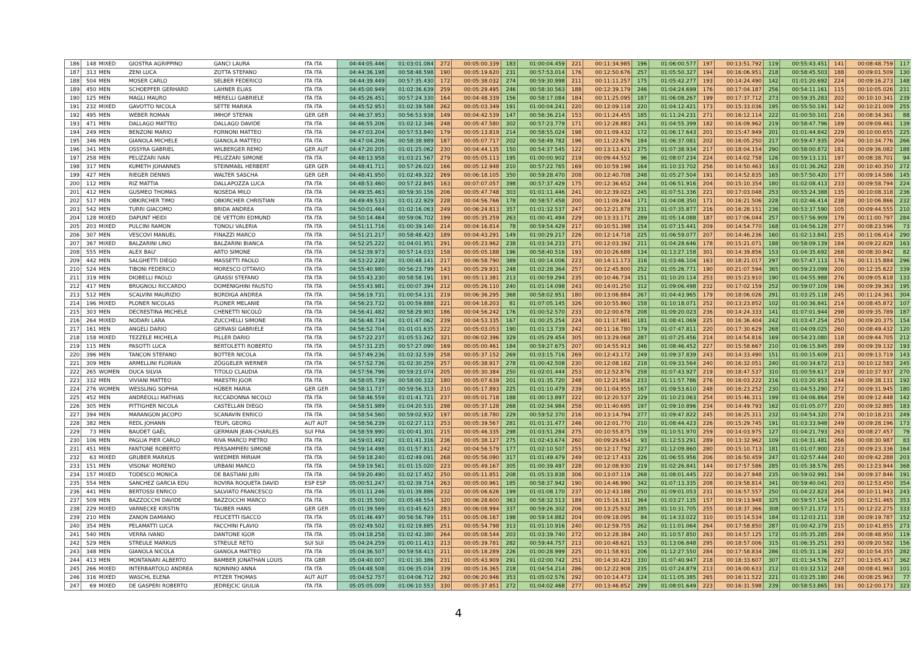| 186 | 148 | MIXED | GIOSTRA AGRIPPINO | GANCI LAURA | ITA ITA | 04:44:05.446 | 01:03:01.084 | 272 | 00:05:00.339 | 183 | 01:00:04.459 | 221 | 00:11:34.985 | 196 | 01:06:00.577 | 197 | 00:13:51.792 | 119 | 00:55:43.451 | 141 | 00:08:48.759 | 117 |
| 187 | 313 | MEN | ZENI LUCA | ZOTTA STEFANO | ITA ITA | 04:44:36.198 | 00:58:48.598 | 190 | 00:05:19.620 | 231 | 00:57:53.014 | 176 | 00:12:50.676 | 257 | 01:05:50.327 | 194 | 00:16:06.951 | 218 | 00:58:45.503 | 188 | 00:09:01.509 | 130 |
| 188 | 504 | MEN | MOSER CARLO | SELBER FEDERICO | ITA ITA | 04:44:39.449 | 00:57:35.430 | 172 | 00:05:38.032 | 274 | 00:59:30.998 | 211 | 00:11:11.257 | 175 | 01:05:42.277 | 193 | 00:14:24.490 | 142 | 01:01:20.692 | 224 | 00:09:16.273 | 148 |
| 189 | 450 | MEN | SCHOEPFER GERHARD | LAHNER ELIAS | ITA ITA | 04:45:00.949 | 01:02:36.639 | 259 | 00:05:29.495 | 246 | 00:58:30.563 | 188 | 00:12:39.179 | 246 | 01:04:24.699 | 176 | 00:17:04.187 | 256 | 00:54:11.161 | 115 | 00:10:05.026 | 231 |
| 190 | 125 | MEN | MAGLI MAURO | MERELLI GABRIELE | ITA ITA | 04:45:26.451 | 00:57:24.330 | 164 | 00:04:48.339 | 156 | 00:58:17.084 | 184 | 00:11:25.095 | 187 | 01:06:08.267 | 199 | 00:17:37.712 | 273 | 00:59:35.283 | 202 | 00:10:10.341 | 239 |
| 191 | 232 | MIXED | GAVOTTO NICOLA | SETTE MARIKA | ITA ITA | 04:45:52.953 | 01:02:39.588 | 262 | 00:05:03.349 | 191 | 01:00:04.241 | 220 | 00:12:09.118 | 220 | 01:04:12.421 | 173 | 00:15:33.036 | 195 | 00:55:50.191 | 142 | 00:10:21.009 | 255 |
| 192 | 495 | MEN | WEBER ROMAN | IMHOF STEFAN | GER GER | 04:46:37.953 | 00:56:53.938 | 149 | 00:04:42.539 | 147 | 00:56:36.214 | 153 | 00:11:24.455 | 185 | 01:11:24.231 | 271 | 00:16:12.114 | 222 | 01:00:50.101 | 216 | 00:08:34.361 | 88 |
| 193 | 471 | MEN | DALLAGO MATTEO | DALLAGO DAVIDE | ITA ITA | 04:46:55.206 | 01:02:12.346 | 248 | 00:05:47.580 | 302 | 00:57:23.779 | 171 | 00:12:28.883 | 241 | 01:04:55.399 | 182 | 00:16:09.962 | 219 | 00:58:47.796 | 189 | 00:09:09.461 | 139 |
| 194 | 249 | MEN | BENZONI MARIO | FORNONI MATTEO | ITA ITA | 04:47:03.204 | 00:57:53.840 | 179 | 00:05:13.819 | 214 | 00:58:55.024 | 198 | 00:11:09.432 | 172 | 01:06:17.643 | 201 | 00:15:47.949 | 201 | 01:01:44.842 | 229 | 00:10:00.655 | 225 |
| 195 | 346 | MEN | GIANOLA MICHELE | GIANOLA MATTEO | ITA ITA | 04:47:04.206 | 00:58:38.989 | 187 | 00:05:07.717 | 202 | 00:58:49.782 | 196 | 00:11:22.676 | 184 | 01:06:37.081 | 202 | 00:16:05.250 | 217 | 00:59:47.935 | 204 | 00:10:34.776 | 266 |
| 196 | 341 | MEN | OSSYRA GABRIEL | WILBERGER REMO | GER AUT | 04:47:20.205 | 01:01:25.062 | 230 | 00:04:44.135 | 150 | 00:54:37.545 | 122 | 00:13:13.421 | 275 | 01:07:38.934 | 217 | 00:18:04.154 | 290 | 00:58:00.872 | 181 | 00:09:36.082 | 188 |
| 197 | 258 | MEN | PELIZZARI IVAN | PELIZZARI SIMONE | ITA ITA | 04:48:13.958 | 01:03:21.567 | 279 | 00:05:05.113 | 195 | 01:00:00.902 | 219 | 00:09:44.552 | 96 | 01:08:07.234 | 224 | 00:14:02.758 | 126 | 00:59:13.131 | 197 | 00:08:38.701 | 94 |
| 198 | 317 | MEN | KUMETH JOHANNES | STEINMAßL HERBERT | GER GER | 04:48:41.711 | 00:57:26.023 | 166 | 00:05:12.948 | 210 | 00:57:22.765 | 169 | 00:10:59.198 | 164 | 01:10:33.702 | 256 | 00:14:50.463 | 163 | 01:01:36.262 | 228 | 00:10:40.350 | 272 |
| 199 | 427 | MEN | RIEGER DENNIS | WALTER SASCHA | GER GER | 04:48:41.950 | 01:02:49.322 | 269 | 00:06:18.105 | 350 | 00:59:28.470 | 208 | 00:12:40.708 | 248 | 01:05:27.504 | 191 | 00:14:52.835 | 165 | 00:57:50.420 | 177 | 00:09:14.586 | 145 |
| 200 | 112 | MEN | RIZ MATTIA | DALLAPOZZA LUCA | ITA ITA | 04:48:53.460 | 00:57:22.845 | 163 | 00:07:07.057 | 398 | 00:57:37.429 | 175 | 00:12:36.652 | 244 | 01:06:51.916 | 204 | 00:15:10.354 | 180 | 01:02:08.413 | 233 | 00:09:58.794 | 224 |
| 201 | 412 | MEN | GUSMEO THOMAS | NOSEDA MILO | ITA ITA | 04:49:35.463 | 00:59:30.156 | 206 | 00:05:47.748 | 303 | 01:01:11.446 | 241 | 00:12:39.023 | 245 | 01:07:51.336 | 221 | 00:17:03.048 | 253 | 00:55:24.388 | 135 | 00:10:08.318 | 236 |
| 202 | 517 | MEN | OBKIRCHER TIMO | OBKIRCHER CHRISTIAN | ITA ITA | 04:49:49.533 | 01:01:22.929 | 228 | 00:04:56.766 | 178 | 00:58:57.458 | 200 | 00:11:09.244 | 171 | 01:04:08.350 | 171 | 00:16:21.506 | 228 | 01:02:46.414 | 238 | 00:10:06.866 | 232 |
| 203 | 542 | MEN | TURRI GIACOMO | BRIDA ANDREA | ITA ITA | 04:50:01.464 | 01:02:16.063 | 249 | 00:06:24.813 | 357 | 01:01:32.537 | 247 | 00:12:21.878 | 231 | 01:07:35.877 | 216 | 00:16:28.151 | 236 | 00:53:37.590 | 105 | 00:09:44.555 | 210 |
| 204 | 128 | MIXED | DAPUNT HEIDI | DE VETTORI EDMUND | ITA ITA | 04:50:14.464 | 00:59:06.702 | 199 | 00:05:35.259 | 263 | 01:00:41.494 | 229 | 00:13:33.171 | 289 | 01:05:14.088 | 187 | 00:17:06.044 | 257 | 00:57:56.909 | 179 | 00:11:00.797 | 284 |
| 205 | 203 | MIXED | PULCINI RAMON | TONOLI VALERIA | ITA ITA | 04:51:11.716 | 01:00:39.140 | 214 | 00:04:16.814 | 78 | 00:59:54.429 | 217 | 00:10:51.398 | 154 | 01:07:15.441 | 209 | 00:14:54.770 | 168 | 01:04:56.128 | 277 | 00:08:23.596 | 73 |
| 206 | 307 | MEN | VESCOVI MANUEL | FINAZZI MARCO | ITA ITA | 04:51:21.217 | 00:58:48.423 | 189 | 00:04:43.291 | 149 | 01:00:29.217 | 226 | 00:12:14.718 | 225 | 01:06:59.077 | 207 | 00:14:46.236 | 160 | 01:02:13.841 | 235 | 00:11:06.414 | 290 |
| 207 | 367 | MIXED | BALZARINI LINO | BALZARINI BIANCA | ITA ITA | 04:52:25.222 | 01:04:01.951 | 291 | 00:05:23.962 | 238 | 01:03:34.233 | 271 | 00:12:03.392 | 211 | 01:04:28.646 | 178 | 00:15:21.071 | 188 | 00:58:09.139 | 184 | 00:09:22.828 | 163 |
| 208 | 555 | MEN | ALEX BAU' | ARTO SIMONE | ITA ITA | 04:52:39.973 | 00:57:14.033 | 158 | 00:05:05.188 | 196 | 00:58:40.516 | 193 | 00:10:26.688 | 134 | 01:13:27.158 | 301 | 00:14:39.856 | 153 | 01:04:35.692 | 268 | 00:08:30.842 | 82 |
| 209 | 442 | MEN | SALGHETTI DIEGO | MASSETTI PAOLO | ITA ITA | 04:53:22.228 | 01:00:48.141 | 217 | 00:06:58.790 | 389 | 01:00:14.006 | 223 | 00:14:11.173 | 316 | 01:03:46.104 | 163 | 00:18:21.017 | 297 | 00:57:47.113 | 176 | 00:11:15.884 | 296 |
| 210 | 524 | MEN | TIBONI FEDERICO | MORESCO OTTAVIO | ITA ITA | 04:55:40.980 | 00:56:23.799 | 143 | 00:05:29.931 | 248 | 01:02:28.364 | 257 | 00:12:45.800 | 252 | 01:05:26.771 | 190 | 00:21:07.594 | 365 | 00:59:23.099 | 200 | 00:12:35.622 | 339 |
| 211 | 319 | MEN | DIOBELLI PAOLO | GRASSI STEFANO | ITA ITA | 04:55:43.230 | 00:58:58.191 | 191 | 00:05:13.381 | 213 | 01:00:59.294 | 235 | 00:10:46.734 | 151 | 01:10:20.114 | 253 | 00:15:23.910 | 190 | 01:04:55.988 | 276 | 00:09:05.618 | 133 |
| 212 | 417 | MEN | BRUGNOLI RICCARDO | DOMENIGHINI FAUSTO | ITA ITA | 04:55:43.981 | 01:00:07.394 | 212 | 00:05:26.110 | 240 | 01:01:14.098 | 243 | 00:14:01.250 | 312 | 01:09:06.498 | 232 | 00:17:02.159 | 252 | 00:59:07.109 | 196 | 00:09:39.363 | 195 |
| 213 | 512 | MEN | SCALVINI MAURIZIO | BORDIGA ANDREA | ITA ITA | 04:56:19.731 | 01:00:54.131 | 219 | 00:06:36.295 | 368 | 00:58:02.951 | 180 | 00:13:06.884 | 267 | 01:04:43.965 | 179 | 00:18:06.026 | 291 | 01:03:25.118 | 245 | 00:11:24.361 | 304 |
| 214 | 196 | MIXED | PLONER NICOLAS | PLONER MELANIE | ITA ITA | 04:56:23.732 | 01:00:59.888 | 221 | 00:04:18.203 | 81 | 01:07:05.145 | 326 | 00:10:55.860 | 158 | 01:10:18.071 | 252 | 00:13:23.852 | 102 | 01:00:36.841 | 214 | 00:08:45.872 | 107 |
| 215 | 303 | MEN | DECRESTINA MICHELE | CHENETTI NICOLÒ | ITA ITA | 04:56:41.482 | 00:58:29.903 | 186 | 00:04:56.242 | 176 | 01:00:52.570 | 233 | 00:12:00.678 | 208 | 01:09:20.023 | 236 | 00:14:24.333 | 141 | 01:07:01.944 | 298 | 00:09:35.789 | 187 |
| 216 | 264 | MIXED | NODARI LARA | ZUCCHELLI SIMONE | ITA ITA | 04:56:48.734 | 01:01:47.062 | 239 | 00:04:53.335 | 167 | 01:00:25.254 | 224 | 00:11:17.981 | 181 | 01:08:41.069 | 225 | 00:16:36.404 | 242 | 01:03:47.254 | 250 | 00:09:20.375 | 154 |
| 217 | 161 | MEN | ANGELI DARIO | GERVASI GABRIELE | ITA ITA | 04:56:52.704 | 01:01:01.635 | 222 | 00:05:03.053 | 190 | 01:01:13.739 | 242 | 00:11:16.780 | 179 | 01:07:47.811 | 220 | 00:17:30.629 | 268 | 01:04:09.025 | 260 | 00:08:49.432 | 120 |
| 218 | 158 | MIXED | TEZZELE MICHELA | PILLER DARIO | ITA ITA | 04:57:22.237 | 01:05:53.262 | 321 | 00:06:02.396 | 329 | 01:05:29.454 | 305 | 00:13:29.068 | 287 | 01:07:25.456 | 214 | 00:14:54.816 | 169 | 00:54:23.080 | 118 | 00:09:44.705 | 212 |
| 219 | 115 | MEN | PASOTTI LUCA | BERTOLETTI ROBERTO | ITA ITA | 04:57:31.235 | 00:57:27.090 | 169 | 00:05:00.461 | 184 | 00:59:27.675 | 207 | 00:14:55.913 | 346 | 01:08:46.452 | 227 | 00:15:58.667 | 210 | 01:06:15.845 | 289 | 00:09:39.132 | 193 |
| 220 | 396 | MEN | TANCON STEFANO | BOTTER NICOLA | ITA ITA | 04:57:49.236 | 01:02:32.539 | 258 | 00:05:37.152 | 269 | 01:03:15.716 | 269 | 00:12:43.172 | 249 | 01:09:37.839 | 243 | 00:14:33.490 | 151 | 01:00:15.609 | 211 | 00:09:13.719 | 143 |
| 221 | 309 | MEN | ARMELLINI FLORIAN | ZÖGGELER WERNER | ITA ITA | 04:57:52.736 | 01:02:30.259 | 257 | 00:05:38.917 | 278 | 01:00:42.508 | 230 | 00:12:08.182 | 218 | 01:09:33.564 | 240 | 00:16:32.051 | 240 | 01:00:34.672 | 213 | 00:10:12.583 | 245 |
| 222 | 265 | WOMEN | DUCA SILVIA | TITOLO CLAUDIA | ITA ITA | 04:57:56.796 | 00:59:23.074 | 205 | 00:05:30.384 | 250 | 01:02:01.444 | 253 | 00:12:52.876 | 258 | 01:07:43.927 | 219 | 00:18:47.537 | 310 | 01:00:59.617 | 219 | 00:10:37.937 | 270 |
| 223 | 332 | MEN | VIVIANI MATTEO | MAESTRI JGOR | ITA ITA | 04:58:05.739 | 00:58:00.332 | 180 | 00:05:07.639 | 201 | 01:01:35.720 | 248 | 00:12:21.956 | 233 | 01:11:57.786 | 276 | 00:16:03.222 | 216 | 01:03:20.953 | 244 | 00:09:38.131 | 192 |
| 224 | 276 | WOMEN | WESSLING SOPHIA | HÜBER MARIA | GER GER | 04:58:11.737 | 00:59:56.313 | 210 | 00:05:17.893 | 225 | 01:01:10.479 | 239 | 00:11:04.955 | 167 | 01:09:53.610 | 248 | 00:16:23.252 | 230 | 01:04:53.290 | 272 | 00:09:31.945 | 180 |
| 225 | 452 | MEN | ANDREOLLI MATHIAS | RICCADONNA NICOLO | ITA ITA | 04:58:46.559 | 01:01:41.721 | 237 | 00:05:01.718 | 188 | 01:00:13.897 | 222 | 00:12:20.537 | 229 | 01:10:23.063 | 254 | 00:15:46.311 | 199 | 01:04:06.864 | 259 | 00:09:12.448 | 142 |
| 226 | 305 | MEN | PITTIGHER NICOLA | CASTELLAN DIEGO | ITA ITA | 04:58:51.989 | 01:04:20.531 | 298 | 00:05:37.128 | 268 | 01:02:34.984 | 258 | 00:11:40.695 | 197 | 01:09:10.896 | 234 | 00:14:49.793 | 162 | 01:01:05.077 | 220 | 00:09:32.885 | 183 |
| 227 | 394 | MEN | MARANGON JACOPO | SCANAVIN ENRICO | ITA ITA | 04:58:54.560 | 00:59:02.932 | 197 | 00:05:18.780 | 229 | 00:59:52.370 | 216 | 00:13:14.794 | 277 | 01:09:47.822 | 245 | 00:16:25.311 | 232 | 01:04:54.320 | 274 | 00:10:18.231 | 249 |
| 228 | 382 | MEN | REDL JOHANN | TEUFL GEORG | AUT AUT | 04:58:56.239 | 01:02:27.113 | 253 | 00:05:39.567 | 281 | 01:01:31.477 | 246 | 00:12:01.770 | 210 | 01:08:44.423 | 226 | 00:15:29.745 | 191 | 01:03:33.948 | 249 | 00:09:28.196 | 173 |
| 229 | 73 | MEN | BAUDET GAËL | GERMAIN JEAN-CHARLES | SUI FRA | 04:58:59.990 | 01:00:41.301 | 215 | 00:05:46.335 | 298 | 01:03:51.284 | 275 | 00:10:55.875 | 159 | 01:10:51.970 | 259 | 00:14:03.975 | 127 | 01:04:21.793 | 263 | 00:08:27.457 | 79 |
| 230 | 106 | MEN | PAGLIA PIER CARLO | RIVA MARCO PIETRO | ITA ITA | 04:59:01.492 | 01:01:41.316 | 236 | 00:05:38.127 | 275 | 01:02:43.674 | 260 | 00:09:29.654 | 93 | 01:12:53.291 | 289 | 00:13:32.962 | 109 | 01:04:31.481 | 266 | 00:08:30.987 | 83 |
| 231 | 451 | MEN | FANTONE ROBERTO | PERSAMPIERI SIMONE | ITA ITA | 04:59:14.498 | 01:01:57.811 | 242 | 00:04:56.579 | 177 | 01:02:10.507 | 255 | 00:12:17.792 | 227 | 01:12:09.860 | 280 | 00:15:10.713 | 181 | 01:01:07.900 | 223 | 00:09:23.336 | 164 |
| 232 | 63 | MIXED | GRUBER MARKUS | WIEDMER MIRIAM | ITA ITA | 04:59:18.240 | 01:02:49.091 | 268 | 00:05:56.090 | 317 | 01:01:49.479 | 249 | 00:12:17.433 | 226 | 01:06:55.956 | 206 | 00:16:50.459 | 247 | 01:02:57.444 | 240 | 00:09:42.288 | 203 |
| 233 | 151 | MEN | VISONA' MORENO | URBANI MARCO | ITA ITA | 04:59:19.561 | 01:01:15.020 | 223 | 00:05:49.167 | 305 | 01:00:39.497 | 228 | 00:12:08.930 | 219 | 01:02:26.841 | 144 | 00:17:57.586 | 285 | 01:05:38.576 | 285 | 00:13:23.944 | 368 |
| 234 | 157 | MIXED | TODESCO MONICA | DE BASTIANI JURI | ITA ITA | 04:59:20.490 | 01:02:17.452 | 250 | 00:05:11.851 | 208 | 01:05:33.838 | 306 | 00:13:07.119 | 268 | 01:08:01.445 | 222 | 00:16:27.948 | 235 | 00:59:02.991 | 194 | 00:09:37.846 | 191 |
| 235 | 554 | MEN | SANCHEZ GARCIA EDU | ROVIRA ROQUETA DAVID | ESP ESP | 05:00:51.247 | 01:02:39.714 | 263 | 00:05:00.961 | 185 | 00:58:37.942 | 190 | 00:14:46.990 | 342 | 01:07:13.335 | 208 | 00:19:58.814 | 341 | 00:59:40.041 | 203 | 00:12:53.450 | 354 |
| 236 | 441 | MEN | BERTOSSI ENRICO | SALVIATO FRANCESCO | ITA ITA | 05:01:11.246 | 01:01:39.886 | 232 | 00:05:06.626 | 199 | 01:01:08.170 | 237 | 00:12:43.188 | 250 | 01:09:01.053 | 231 | 00:16:57.557 | 250 | 01:04:22.823 | 264 | 00:10:11.943 | 243 |
| 237 | 509 | MEN | BAZZOCCHI DAVIDE | BAZZOCCHI MARCO | ITA ITA | 05:01:35.500 | 01:05:48.554 | 320 | 00:06:28.600 | 363 | 00:58:32.513 | 189 | 00:15:16.131 | 364 | 01:03:27.135 | 157 | 00:19:13.948 | 325 | 00:59:57.154 | 205 | 00:12:51.465 | 353 |
| 238 | 229 | MIXED | VARNECKE KIRSTIN | TAUBER HANS | GER GER | 05:01:39.569 | 01:03:45.623 | 283 | 00:06:08.994 | 337 | 00:59:26.302 | 206 | 00:13:25.932 | 285 | 01:10:31.705 | 255 | 00:18:37.366 | 308 | 00:57:21.372 | 171 | 00:12:22.275 | 333 |
| 239 | 210 | MEN | ZANON DAMIANO | FELICETTI ISACCO | ITA ITA | 05:01:46.497 | 00:56:56.799 | 151 | 00:05:06.167 | 198 | 00:59:14.882 | 204 | 00:09:18.095 | 84 | 01:14:33.022 | 310 | 00:15:14.534 | 184 | 01:12:03.211 | 338 | 00:09:19.787 | 152 |
| 240 | 354 | MEN | PELAMATTI LUCA | FACCHINI FLAVIO | ITA ITA | 05:02:49.502 | 01:02:19.885 | 251 | 00:05:54.798 | 313 | 01:01:10.916 | 240 | 00:12:59.755 | 262 | 01:11:01.064 | 264 | 00:17:58.850 | 287 | 01:00:42.379 | 215 | 00:10:41.855 | 273 |
| 241 | 540 | MEN | VERRA IVANO | DANTONE IGOR | ITA ITA | 05:04:18.258 | 01:02:42.380 | 264 | 00:05:08.544 | 203 | 01:03:39.740 | 272 | 00:12:28.384 | 240 | 01:10:57.850 | 263 | 00:14:57.125 | 172 | 01:05:35.285 | 284 | 00:08:48.950 | 119 |
| 242 | 529 | MEN | STREULE MARKUS | STREULE RETO | SUI SUI | 05:04:24.259 | 01:00:11.413 | 213 | 00:05:39.781 | 282 | 00:59:44.757 | 213 | 00:10:48.621 | 153 | 01:13:06.848 | 295 | 00:18:57.006 | 315 | 01:06:35.251 | 293 | 00:09:20.582 | 156 |
| 243 | 348 | MEN | GIANOLA NICOLA | GIANOLA MATTEO | ITA ITA | 05:04:36.507 | 00:59:58.413 | 211 | 00:05:18.289 | 226 | 01:00:28.999 | 225 | 00:11:58.931 | 206 | 01:12:27.550 | 284 | 00:17:58.834 | 286 | 01:05:31.136 | 282 | 00:10:54.355 | 282 |
| 244 | 413 | MEN | MONTANARI ALBERTO | BAMBER JONATHAN LOUIS | ITA GBR | 05:04:40.007 | 01:01:30.386 | 231 | 00:05:43.909 | 291 | 01:02:00.742 | 251 | 00:14:30.423 | 330 | 01:07:40.947 | 218 | 00:18:33.607 | 307 | 01:01:34.576 | 227 | 00:13:05.417 | 362 |
| 245 | 266 | MIXED | INTERBARTOLO ANDREA | NONNINO ANNA | ITA ITA | 05:04:48.508 | 01:06:35.034 | 339 | 00:05:16.365 | 218 | 01:04:54.214 | 286 | 00:12:22.908 | 235 | 01:07:24.879 | 213 | 00:16:00.633 | 212 | 01:03:32.512 | 248 | 00:08:41.963 | 101 |
| 246 | 316 | MIXED | WASCHL ELENA | PITZER THOMAS | AUT AUT | 05:04:52.757 | 01:04:06.712 | 292 | 00:06:20.946 | 353 | 01:05:02.576 | 292 | 00:10:14.473 | 124 | 01:11:05.385 | 265 | 00:16:11.522 | 221 | 01:03:25.180 | 246 | 00:08:25.963 | 77 |
| 247 | 69 | MIXED | DE GASPERI ROBERTO | JEDREJCIC GIULIA | ITA ITA | 05:05:05.009 | 01:06:10.553 | 330 | 00:05:37.851 | 272 | 01:04:02.468 | 277 | 00:13:46.852 | 299 | 01:08:01.649 | 223 | 00:16:31.598 | 239 | 00:58:53.865 | 191 | 00:12:00.173 | 323 |
4